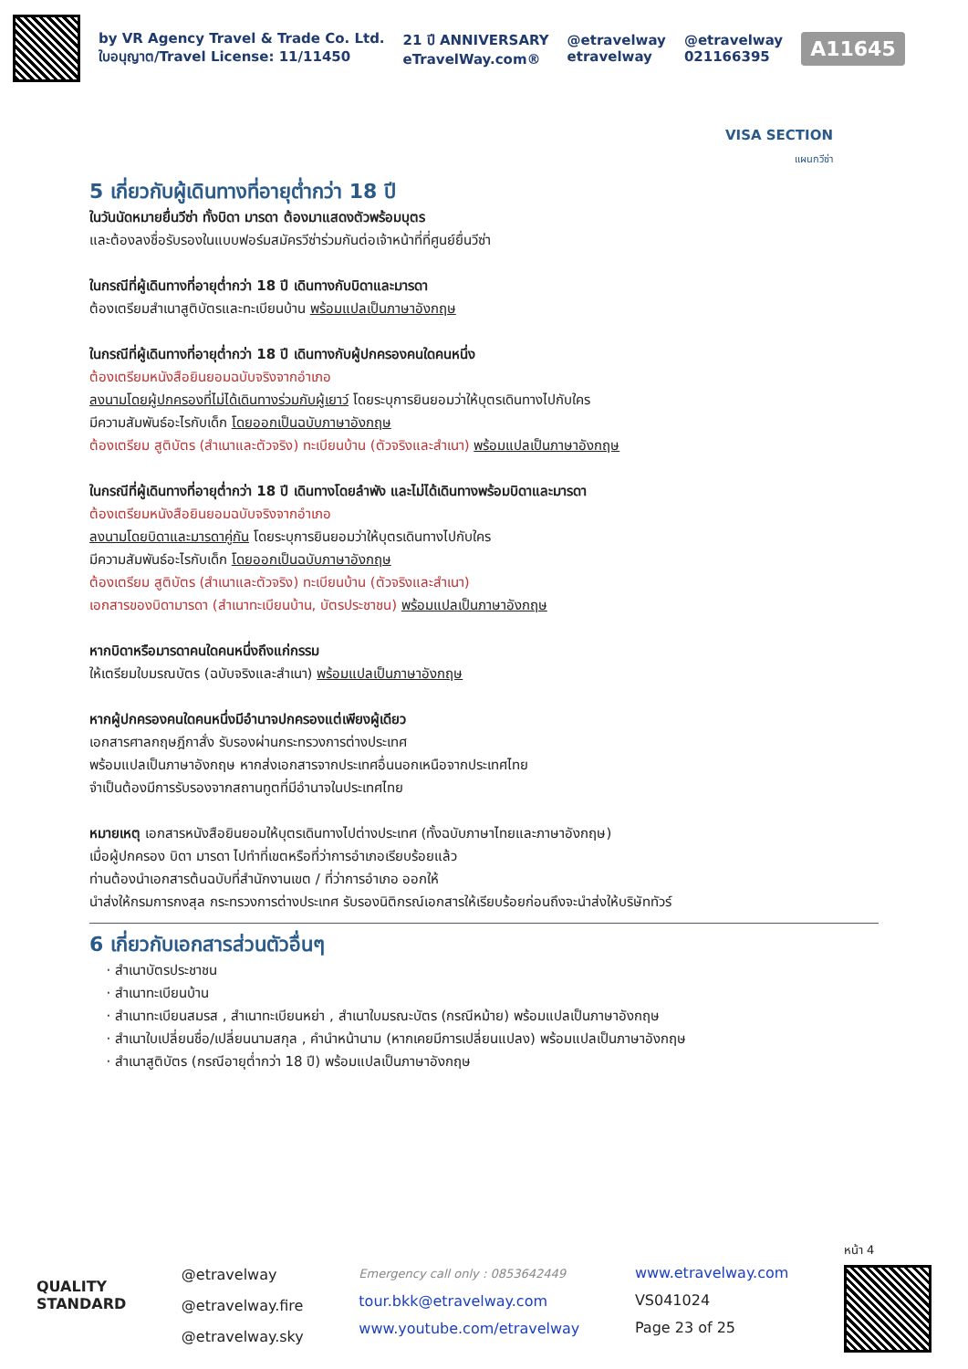by VR Agency Travel & Trade Co. Ltd.
ใบอนุญาต/Travel License: 11/11450
21 ปี ANNIVERSARY
eTravelWay.com®
@etravelway
etravelway
@etravelway
021166395
A11645
VISA SECTION
แผนกวีซ่า
5 เกี่ยวกับผู้เดินทางที่อายุต่ำกว่า 18 ปี
ในวันนัดหมายยื่นวีซ่า ทั้งบิดา มารดา ต้องมาแสดงตัวพร้อมบุตร
และต้องลงชื่อรับรองในแบบฟอร์มสมัครวีซ่าร่วมกันต่อเจ้าหน้าที่ที่ศูนย์ยื่นวีซ่า
ในกรณีที่ผู้เดินทางที่อายุต่ำกว่า 18 ปี เดินทางกับบิดาและมารดา
ต้องเตรียมสำเนาสูติบัตรและทะเบียนบ้าน พร้อมแปลเป็นภาษาอังกฤษ
ในกรณีที่ผู้เดินทางที่อายุต่ำกว่า 18 ปี เดินทางกับผู้ปกครองคนใดคนหนึ่ง
ต้องเตรียมหนังสือยินยอมฉบับจริงจากอำเภอ
ลงนามโดยผู้ปกครองที่ไม่ได้เดินทางร่วมกับผู้เยาว์ โดยระบุการยินยอมว่าให้บุตรเดินทางไปกับใคร
มีความสัมพันธ์อะไรกับเด็ก โดยออกเป็นฉบับภาษาอังกฤษ
ต้องเตรียม สูติบัตร (สำเนาและตัวจริง) ทะเบียนบ้าน (ตัวจริงและสำเนา) พร้อมแปลเป็นภาษาอังกฤษ
ในกรณีที่ผู้เดินทางที่อายุต่ำกว่า 18 ปี เดินทางโดยลำพัง และไม่ได้เดินทางพร้อมบิดาและมารดา
ต้องเตรียมหนังสือยินยอมฉบับจริงจากอำเภอ
ลงนามโดยบิดาและมารดาคู่กัน โดยระบุการยินยอมว่าให้บุตรเดินทางไปกับใคร
มีความสัมพันธ์อะไรกับเด็ก โดยออกเป็นฉบับภาษาอังกฤษ
ต้องเตรียม สูติบัตร (สำเนาและตัวจริง) ทะเบียนบ้าน (ตัวจริงและสำเนา)
เอกสารของบิดามารดา (สำเนาทะเบียนบ้าน, บัตรประชาชน) พร้อมแปลเป็นภาษาอังกฤษ
หากบิดาหรือมารดาคนใดคนหนึ่งถึงแก่กรรม
ให้เตรียมใบมรณบัตร (ฉบับจริงและสำเนา) พร้อมแปลเป็นภาษาอังกฤษ
หากผู้ปกครองคนใดคนหนึ่งมีอำนาจปกครองแต่เพียงผู้เดียว
เอกสารศาลกฤษฎีกาสั่ง รับรองผ่านกระทรวงการต่างประเทศ
พร้อมแปลเป็นภาษาอังกฤษ หากส่งเอกสารจากประเทศอื่นนอกเหนือจากประเทศไทย
จำเป็นต้องมีการรับรองจากสถานทูตที่มีอำนาจในประเทศไทย
หมายเหตุ เอกสารหนังสือยินยอมให้บุตรเดินทางไปต่างประเทศ (ทั้งฉบับภาษาไทยและภาษาอังกฤษ)
เมื่อผู้ปกครอง บิดา มารดา ไปทำที่เขตหรือที่ว่าการอำเภอเรียบร้อยแล้ว
ท่านต้องนำเอกสารต้นฉบับที่สำนักงานเขต / ที่ว่าการอำเภอ ออกให้
นำส่งให้กรมการกงสุล กระทรวงการต่างประเทศ รับรองนิติกรณ์เอกสารให้เรียบร้อยก่อนถึงจะนำส่งให้บริษัททัวร์
6 เกี่ยวกับเอกสารส่วนตัวอื่นๆ
สำเนาบัตรประชาชน
สำเนาทะเบียนบ้าน
สำเนาทะเบียนสมรส , สำเนาทะเบียนหย่า , สำเนาใบมรณะบัตร (กรณีหม้าย) พร้อมแปลเป็นภาษาอังกฤษ
สำเนาใบเปลี่ยนชื่อ/เปลี่ยนนามสกุล , คำนำหน้านาม (หากเคยมีการเปลี่ยนแปลง) พร้อมแปลเป็นภาษาอังกฤษ
สำเนาสูติบัตร (กรณีอายุต่ำกว่า 18 ปี) พร้อมแปลเป็นภาษาอังกฤษ
QUALITY
STANDARD
@etravelway
@etravelway.fire
@etravelway.sky
Emergency call only : 0853642449
tour.bkk@etravelway.com
www.youtube.com/etravelway
www.etravelway.com
VS041024
Page 23 of 25
หน้า 4